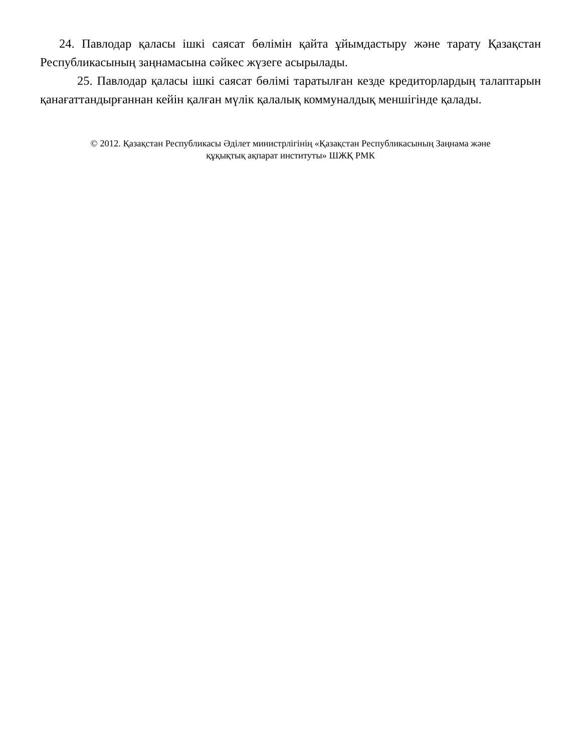24. Павлодар қаласы ішкі саясат бөлімін қайта ұйымдастыру және тарату Қазақстан Республикасының заңнамасына сәйкес жүзеге асырылады.
25. Павлодар қаласы ішкі саясат бөлімі таратылған кезде кредиторлардың талаптарын қанағаттандырғаннан кейін қалған мүлік қалалық коммуналдық меншігінде қалады.
© 2012. Қазақстан Республикасы Әділет министрлігінің «Қазақстан Республикасының Заңнама және
құқықтық ақпарат институты» ШЖҚ РМК